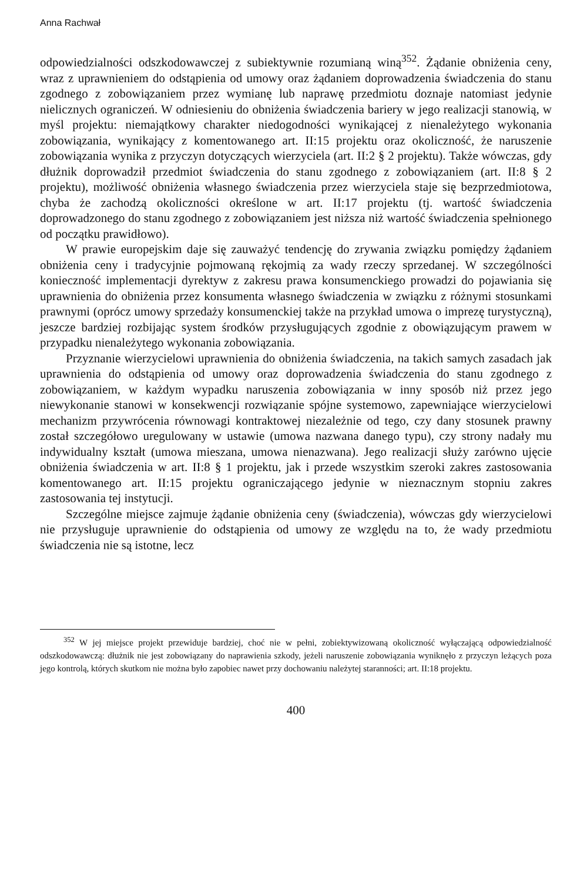Anna Rachwał
odpowiedzialności odszkodowawczej z subiektywnie rozumianą winą<sup>352</sup>. Żądanie obniżenia ceny, wraz z uprawnieniem do odstąpienia od umowy oraz żądaniem doprowadzenia świadczenia do stanu zgodnego z zobowiązaniem przez wymianę lub naprawę przedmiotu doznaje natomiast jedynie nielicznych ograniczeń. W odniesieniu do obniżenia świadczenia bariery w jego realizacji stanowią, w myśl projektu: niemajątkowy charakter niedogodności wynikającej z nienależytego wykonania zobowiązania, wynikający z komentowanego art. II:15 projektu oraz okoliczność, że naruszenie zobowiązania wynika z przyczyn dotyczących wierzyciela (art. II:2 § 2 projektu). Także wówczas, gdy dłużnik doprowadził przedmiot świadczenia do stanu zgodnego z zobowiązaniem (art. II:8 § 2 projektu), możliwość obniżenia własnego świadczenia przez wierzyciela staje się bezprzedmiotowa, chyba że zachodzą okoliczności określone w art. II:17 projektu (tj. wartość świadczenia doprowadzonego do stanu zgodnego z zobowiązaniem jest niższa niż wartość świadczenia spełnionego od początku prawidłowo).
W prawie europejskim daje się zauważyć tendencję do zrywania związku pomiędzy żądaniem obniżenia ceny i tradycyjnie pojmowaną rękojmią za wady rzeczy sprzedanej. W szczególności konieczność implementacji dyrektyw z zakresu prawa konsumenckiego prowadzi do pojawiania się uprawnienia do obniżenia przez konsumenta własnego świadczenia w związku z różnymi stosunkami prawnymi (oprócz umowy sprzedaży konsumenckiej także na przykład umowa o imprezę turystyczną), jeszcze bardziej rozbijając system środków przysługujących zgodnie z obowiązującym prawem w przypadku nienależytego wykonania zobowiązania.
Przyznanie wierzycielowi uprawnienia do obniżenia świadczenia, na takich samych zasadach jak uprawnienia do odstąpienia od umowy oraz doprowadzenia świadczenia do stanu zgodnego z zobowiązaniem, w każdym wypadku naruszenia zobowiązania w inny sposób niż przez jego niewykonanie stanowi w konsekwencji rozwiązanie spójne systemowo, zapewniające wierzycielowi mechanizm przywrócenia równowagi kontraktowej niezależnie od tego, czy dany stosunek prawny został szczegółowo uregulowany w ustawie (umowa nazwana danego typu), czy strony nadały mu indywidualny kształt (umowa mieszana, umowa nienazwana). Jego realizacji służy zarówno ujęcie obniżenia świadczenia w art. II:8 § 1 projektu, jak i przede wszystkim szeroki zakres zastosowania komentowanego art. II:15 projektu ograniczającego jedynie w nieznacznym stopniu zakres zastosowania tej instytucji.
Szczególne miejsce zajmuje żądanie obniżenia ceny (świadczenia), wówczas gdy wierzycielowi nie przysługuje uprawnienie do odstąpienia od umowy ze względu na to, że wady przedmiotu świadczenia nie są istotne, lecz
<sup>352</sup> W jej miejsce projekt przewiduje bardziej, choć nie w pełni, zobiektywizowaną okoliczność wyłączającą odpowiedzialność odszkodowawczą: dłużnik nie jest zobowiązany do naprawienia szkody, jeżeli naruszenie zobowiązania wyniknęło z przyczyn leżących poza jego kontrolą, których skutkom nie można było zapobiec nawet przy dochowaniu należytej staranności; art. II:18 projektu.
400